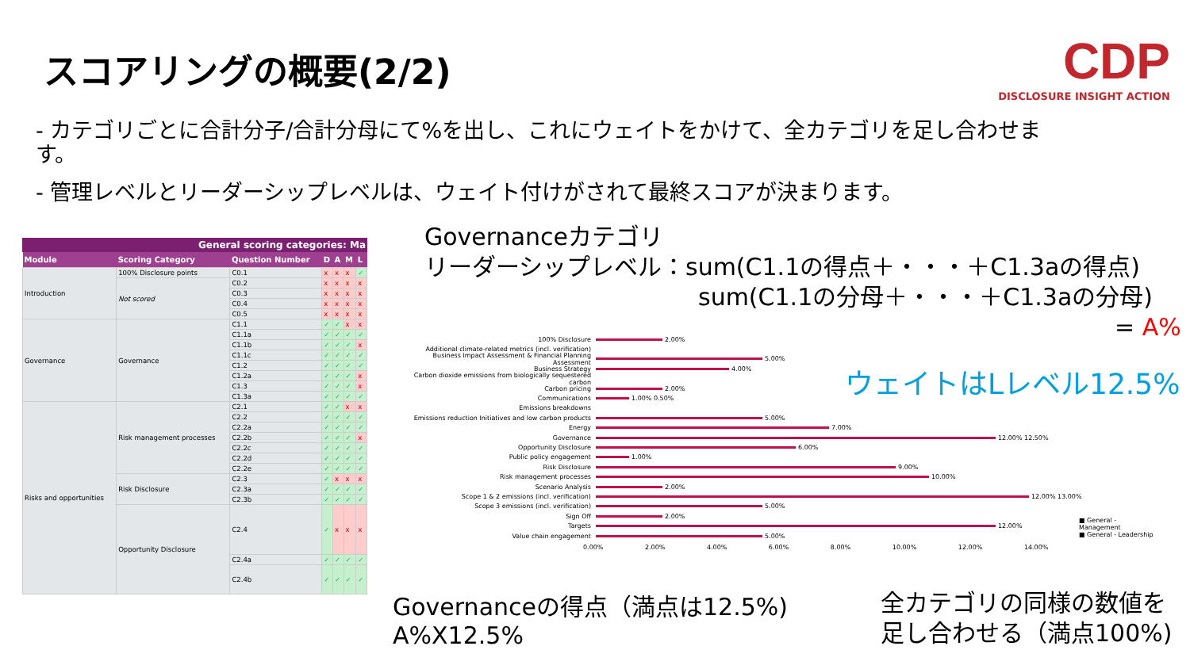スコアリングの概要(2/2)
CDP
DISCLOSURE INSIGHT ACTION
- カテゴリごとに合計分子/合計分母にて%を出し、これにウェイトをかけて、全カテゴリを足し合わせます。
- 管理レベルとリーダーシップレベルは、ウェイト付けがされて最終スコアが決まります。
General scoring categories: Ma
| Module | Scoring Category | Question Number | D | A | M | L |
| --- | --- | --- | --- | --- | --- | --- |
| Introduction | 100% Disclosure points | C0.1 | x | x | x | ✓ |
| | Not scored | C0.2 | x | x | x | x |
| | | C0.3 | x | x | x | x |
| | | C0.4 | x | x | x | x |
| | | C0.5 | x | x | x | x |
| Governance | Governance | C1.1 | ✓ | ✓ | x | x |
| | | C1.1a | ✓ | ✓ | ✓ | ✓ |
| | | C1.1b | ✓ | ✓ | ✓ | x |
| | | C1.1c | ✓ | ✓ | ✓ | ✓ |
| | | C1.2 | ✓ | ✓ | ✓ | ✓ |
| | | C1.2a | ✓ | ✓ | ✓ | x |
| | | C1.3 | ✓ | ✓ | ✓ | x |
| | | C1.3a | ✓ | ✓ | ✓ | ✓ |
| Risks and opportunities | Risk management processes | C2.1 | ✓ | ✓ | x | x |
| | | C2.2 | ✓ | ✓ | ✓ | ✓ |
| | | C2.2a | ✓ | ✓ | ✓ | ✓ |
| | | C2.2b | ✓ | ✓ | ✓ | x |
| | | C2.2c | ✓ | ✓ | ✓ | ✓ |
| | | C2.2d | ✓ | ✓ | ✓ | ✓ |
| | | C2.2e | ✓ | ✓ | ✓ | ✓ |
| | Risk Disclosure | C2.3 | ✓ | x | x | x |
| | | C2.3a | ✓ | ✓ | ✓ | ✓ |
| | | C2.3b | ✓ | ✓ | ✓ | ✓ |
| | Opportunity Disclosure | C2.4 | ✓ | x | x | x |
| | | C2.4a | ✓ | ✓ | ✓ | ✓ |
| | | C2.4b | ✓ | ✓ | ✓ | ✓ |
Governanceカテゴリ
リーダーシップレベル：sum(C1.1の得点＋・・・＋C1.3aの得点)
sum(C1.1の分母＋・・・＋C1.3aの分母)
= A%
100% Disclosure
2.00%
Additional climate-related metrics (incl. verification)
Business Impact Assessment & Financial Planning Assessment
5.00%
Business Strategy
4.00%
Carbon dioxide emissions from biologically sequestered carbon
Carbon pricing
2.00%
Communications
1.00% 0.50%
Emissions breakdowns
Emissions reduction Initiatives and low carbon products
5.00%
Energy
7.00%
Governance
12.00% 12.50%
Opportunity Disclosure
6.00%
Public policy engagement
1.00%
Risk Disclosure
9.00%
Risk management processes
10.00%
Scenario Analysis
2.00%
Scope 1 & 2 emissions (incl. verification)
12.00% 13.00%
Scope 3 emissions (incl. verification)
5.00%
Sign Off
2.00%
Targets
12.00%
Value chain engagement
5.00%
0.00% 2.00% 4.00% 6.00% 8.00% 10.00% 12.00% 14.00%
■ General - Management
■ General - Leadership
ウェイトはLレベル12.5%
Governanceの得点（満点は12.5%)
A%X12.5%
全カテゴリの同様の数値を
足し合わせる（満点100%)